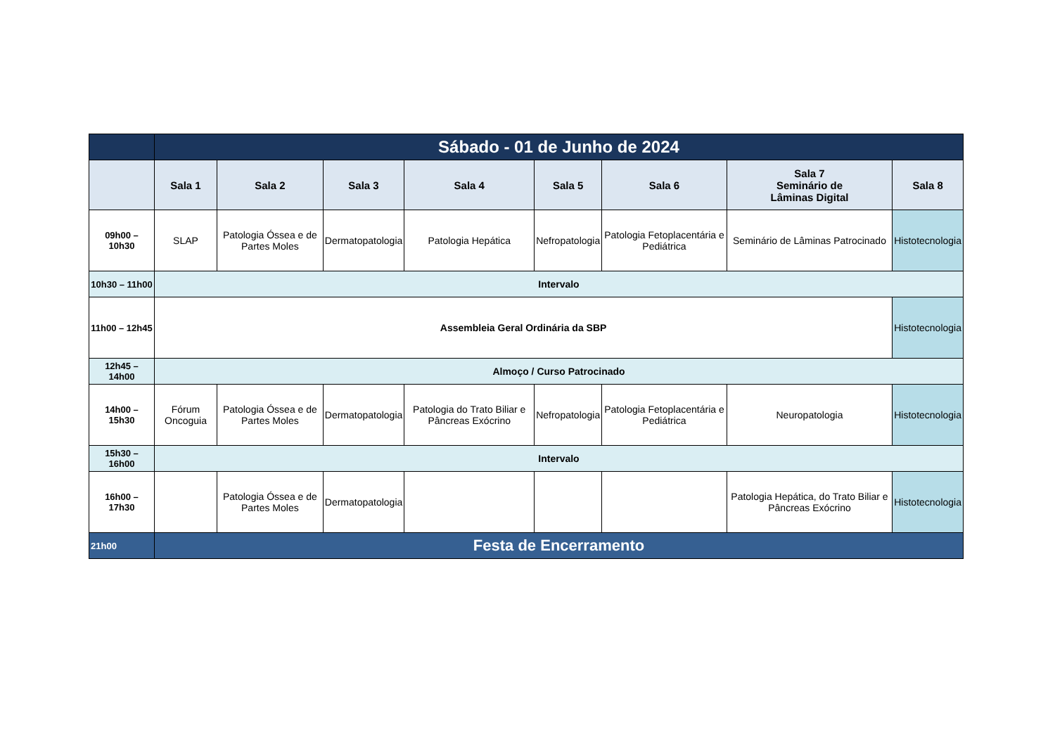| | Sábado - 01 de Junho de 2024 | | | | | | | |
| | Sala 1 | Sala 2 | Sala 3 | Sala 4 | Sala 5 | Sala 6 | Sala 7 Seminário de Lâminas Digital | Sala 8 |
| 09h00 – 10h30 | SLAP | Patologia Óssea e de Partes Moles | Dermatopatologia | Patologia Hepática | Nefropatologia | Patologia Fetoplacentária e Pediátrica | Seminário de Lâminas Patrocinado | Histotecnologia |
| 10h30 – 11h00 | Intervalo | | | | | | | |
| 11h00 – 12h45 | Assembleia Geral Ordinária da SBP | | | | | | | Histotecnologia |
| 12h45 – 14h00 | Almoço / Curso Patrocinado | | | | | | | |
| 14h00 – 15h30 | Fórum Oncoguia | Patologia Óssea e de Partes Moles | Dermatopatologia | Patologia do Trato Biliar e Pâncreas Exócrino | Nefropatologia | Patologia Fetoplacentária e Pediátrica | Neuropatologia | Histotecnologia |
| 15h30 – 16h00 | Intervalo | | | | | | | |
| 16h00 – 17h30 | | Patologia Óssea e de Partes Moles | Dermatopatologia | | | | Patologia Hepática, do Trato Biliar e Pâncreas Exócrino | Histotecnologia |
| 21h00 | Festa de Encerramento | | | | | | | |